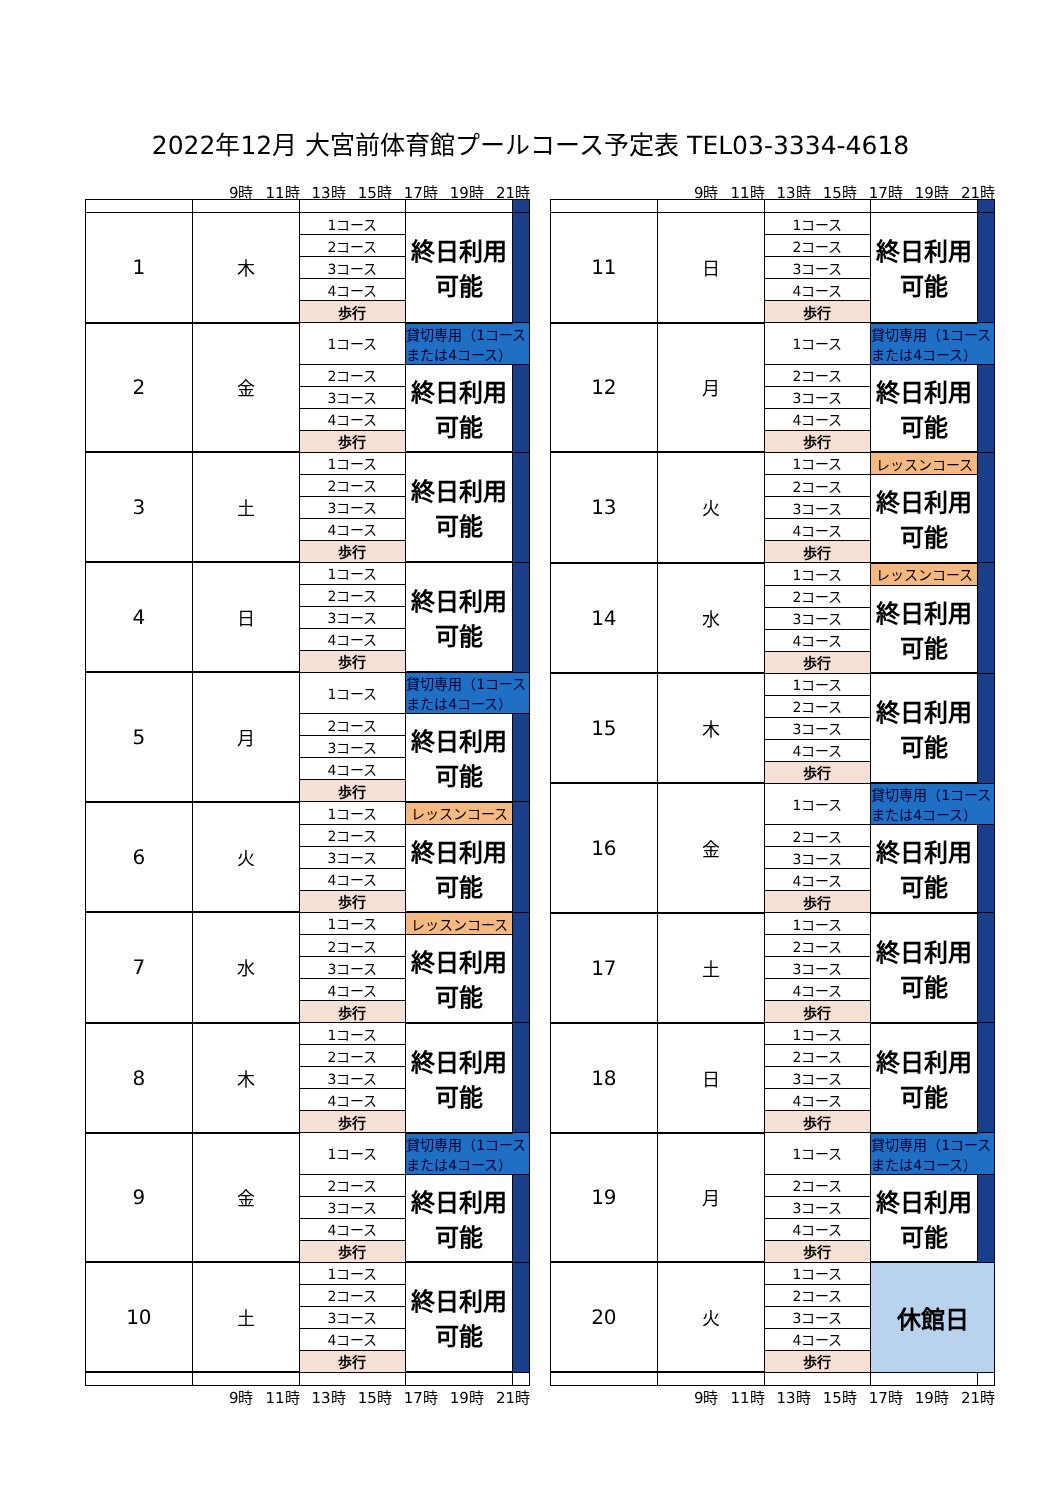2022年12月 大宮前体育館プールコース予定表 TEL03-3334-4618
9時 11時 13時 15時 17時 19時 21時
| 1 | 木 | 1コース | 終日利用可能 | |
| | | 2コース | | |
| | | 3コース | | |
| | | 4コース | | |
| | | 歩行 | | |
| 2 | 金 | 1コース | 貸切専用（1コースまたは4コース） | |
| | | 2コース | 終日利用可能 | |
| | | 3コース | | |
| | | 4コース | | |
| | | 歩行 | | |
| 3 | 土 | 1コース | 終日利用可能 | |
| | | 2コース | | |
| | | 3コース | | |
| | | 4コース | | |
| | | 歩行 | | |
| 4 | 日 | 1コース | 終日利用可能 | |
| | | 2コース | | |
| | | 3コース | | |
| | | 4コース | | |
| | | 歩行 | | |
| 5 | 月 | 1コース | 貸切専用（1コースまたは4コース） | |
| | | 2コース | 終日利用可能 | |
| | | 3コース | | |
| | | 4コース | | |
| | | 歩行 | | |
| 6 | 火 | 1コース | レッスンコース | |
| | | 2コース | 終日利用可能 | |
| | | 3コース | | |
| | | 4コース | | |
| | | 歩行 | | |
| 7 | 水 | 1コース | レッスンコース | |
| | | 2コース | 終日利用可能 | |
| | | 3コース | | |
| | | 4コース | | |
| | | 歩行 | | |
| 8 | 木 | 1コース | 終日利用可能 | |
| | | 2コース | | |
| | | 3コース | | |
| | | 4コース | | |
| | | 歩行 | | |
| 9 | 金 | 1コース | 貸切専用（1コースまたは4コース） | |
| | | 2コース | 終日利用可能 | |
| | | 3コース | | |
| | | 4コース | | |
| | | 歩行 | | |
| 10 | 土 | 1コース | 終日利用可能 | |
| | | 2コース | | |
| | | 3コース | | |
| | | 4コース | | |
| | | 歩行 | | |
9時 11時 13時 15時 17時 19時 21時
9時 11時 13時 15時 17時 19時 21時
| 11 | 日 | 1コース | 終日利用可能 | |
| | | 2コース | | |
| | | 3コース | | |
| | | 4コース | | |
| | | 歩行 | | |
| 12 | 月 | 1コース | 貸切専用（1コースまたは4コース） | |
| | | 2コース | 終日利用可能 | |
| | | 3コース | | |
| | | 4コース | | |
| | | 歩行 | | |
| 13 | 火 | 1コース | レッスンコース | |
| | | 2コース | 終日利用可能 | |
| | | 3コース | | |
| | | 4コース | | |
| | | 歩行 | | |
| 14 | 水 | 1コース | レッスンコース | |
| | | 2コース | 終日利用可能 | |
| | | 3コース | | |
| | | 4コース | | |
| | | 歩行 | | |
| 15 | 木 | 1コース | 終日利用可能 | |
| | | 2コース | | |
| | | 3コース | | |
| | | 4コース | | |
| | | 歩行 | | |
| 16 | 金 | 1コース | 貸切専用（1コースまたは4コース） | |
| | | 2コース | 終日利用可能 | |
| | | 3コース | | |
| | | 4コース | | |
| | | 歩行 | | |
| 17 | 土 | 1コース | 終日利用可能 | |
| | | 2コース | | |
| | | 3コース | | |
| | | 4コース | | |
| | | 歩行 | | |
| 18 | 日 | 1コース | 終日利用可能 | |
| | | 2コース | | |
| | | 3コース | | |
| | | 4コース | | |
| | | 歩行 | | |
| 19 | 月 | 1コース | 貸切専用（1コースまたは4コース） | |
| | | 2コース | 終日利用可能 | |
| | | 3コース | | |
| | | 4コース | | |
| | | 歩行 | | |
| 20 | 火 | 1コース | 休館日 | |
| | | 2コース | | |
| | | 3コース | | |
| | | 4コース | | |
| | | 歩行 | | |
9時 11時 13時 15時 17時 19時 21時